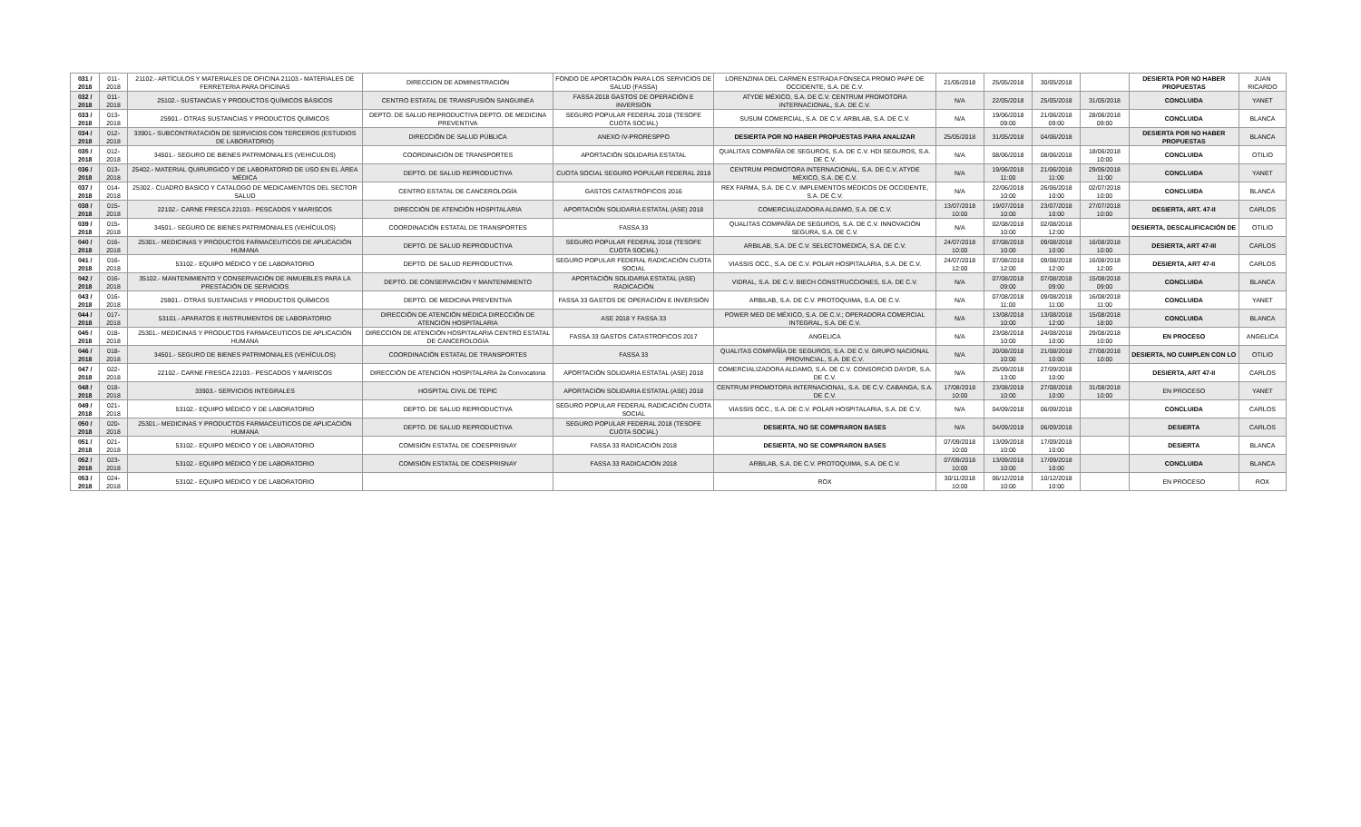| 031 / 2018 | 011-2018 | 21102.- ARTÍCULOS Y MATERIALES DE OFICINA 21103.- MATERIALES DE FERRETERIA PARA OFICINAS | DIRECCION DE ADMINISTRACIÓN | FONDO DE APORTACIÓN PARA LOS SERVICIOS DE SALUD (FASSA) | LORENZINIA DEL CARMEN ESTRADA FONSECA PROMO PAPE DE OCCIDENTE, S.A. DE C.V. | 21/05/2018 | 25/05/2018 | 30/05/2018 | | DESIERTA POR NO HABER PROPUESTAS | JUAN RICARDO |
| 032 / 2018 | 011-2018 | 25102.- SUSTANCIAS Y PRODUCTOS QUÍMICOS BÁSICOS | CENTRO ESTATAL DE TRANSFUSIÓN SANGUINEA | FASSA 2018 GASTOS DE OPERACIÓN E INVERSIÓN | ATYDE MÉXICO, S.A. DE C.V. CENTRUM PROMOTORA INTERNACIONAL, S.A. DE C.V. | N/A | 22/05/2018 | 25/05/2018 | 31/05/2018 | CONCLUIDA | YANET |
| 033 / 2018 | 013-2018 | 25901.- OTRAS SUSTANCIAS Y PRODUCTOS QUÍMICOS | DEPTO. DE SALUD REPRODUCTIVA DEPTO. DE MEDICINA PREVENTIVA | SEGURO POPULAR FEDERAL 2018 (TESOFE CUOTA SOCIAL) | SUSUM COMERCIAL, S.A. DE C.V. ARBILAB, S.A. DE C.V. | N/A | 19/06/2018 09:00 | 21/06/2018 09:00 | 28/06/2018 09:00 | CONCLUIDA | BLANCA |
| 034 / 2018 | 012-2018 | 33901.- SUBCONTRATACIÓN DE SERVICIOS CON TERCEROS (ESTUDIOS DE LABORATORIO) | DIRECCIÓN DE SALUD PÚBLICA | ANEXO IV-PRORESPPO | DESIERTA POR NO HABER PROPUESTAS PARA ANALIZAR | 25/05/2018 | 31/05/2018 | 04/06/2018 | | DESIERTA POR NO HABER PROPUESTAS | BLANCA |
| 035 / 2018 | 012-2018 | 34501.- SEGURO DE BIENES PATRIMONIALES (VEHICULOS) | COORDINACIÓN DE TRANSPORTES | APORTACIÓN SOLIDARIA ESTATAL | QUALITAS COMPAÑÍA DE SEGUROS, S.A. DE C.V. HDI SEGUROS, S.A. DE C.V. | N/A | 08/06/2018 | 08/06/2018 | 18/06/2018 10:00 | CONCLUIDA | OTILIO |
| 036 / 2018 | 013-2018 | 25402.- MATERIAL QUIRURGICO Y DE LABORATORIO DE USO EN EL ÁREA MÉDICA | DEPTO. DE SALUD REPRODUCTIVA | CUOTA SOCIAL SEGURO POPULAR FEDERAL 2018 | CENTRUM PROMOTORA INTERNACIONAL, S.A. DE C.V. ATYDE MÉXICO, S.A. DE C.V. | N/A | 19/06/2018 11:00 | 21/06/2018 11:00 | 29/06/2018 11:00 | CONCLUIDA | YANET |
| 037 / 2018 | 014-2018 | 25302.- CUADRO BASICO Y CATALOGO DE MEDICAMENTOS DEL SECTOR SALUD | CENTRO ESTATAL DE CANCEROLOGÍA | GASTOS CATASTRÓFICOS 2016 | REX FARMA, S.A. DE C.V. IMPLEMENTOS MÉDICOS DE OCCIDENTE, S.A. DE C.V. | N/A | 22/06/2018 10:00 | 26/06/2018 10:00 | 02/07/2018 10:00 | CONCLUIDA | BLANCA |
| 038 / 2018 | 015-2018 | 22102.- CARNE FRESCA 22103.- PESCADOS Y MARISCOS | DIRECCIÓN DE ATENCIÓN HOSPITALARIA | APORTACIÓN SOLIDARIA ESTATAL (ASE) 2018 | COMERCIALIZADORA ALDAMO, S.A. DE C.V. | 13/07/2018 10:00 | 19/07/2018 10:00 | 23/07/2018 10:00 | 27/07/2018 10:00 | DESIERTA, ART. 47-II | CARLOS |
| 039 / 2018 | 015-2018 | 34501.- SEGURO DE BIENES PATRIMONIALES (VEHÍCULOS) | COORDINACIÓN ESTATAL DE TRANSPORTES | FASSA 33 | QUALITAS COMPAÑÍA DE SEGUROS, S.A. DE C.V. INNOVACIÓN SEGURA, S.A. DE C.V. | N/A | 02/08/2018 10:00 | 02/08/2018 12:00 | | DESIERTA, DESCALIFICACIÓN DE | OTILIO |
| 040 / 2018 | 016-2018 | 25301.- MEDICINAS Y PRODUCTOS FARMACEUTICOS DE APLICACIÓN HUMANA | DEPTO. DE SALUD REPRODUCTIVA | SEGURO POPULAR FEDERAL 2018 (TESOFE CUOTA SOCIAL) | ARBILAB, S.A. DE C.V. SELECTOMÉDICA, S.A. DE C.V. | 24/07/2018 10:00 | 07/08/2018 10:00 | 09/08/2018 10:00 | 16/08/2018 10:00 | DESIERTA, ART 47-III | CARLOS |
| 041 / 2018 | 016-2018 | 53102.- EQUIPO MÉDICO Y DE LABORATORIO | DEPTO. DE SALUD REPRODUCTIVA | SEGURO POPULAR FEDERAL RADICACIÓN CUOTA SOCIAL | VIASSIS OCC., S.A. DE C.V. POLAR HOSPITALARIA, S.A. DE C.V. | 24/07/2018 12:00 | 07/08/2018 12:00 | 09/08/2018 12:00 | 16/08/2018 12:00 | DESIERTA, ART 47-II | CARLOS |
| 042 / 2018 | 016-2018 | 35102.- MANTENIMIENTO Y CONSERVACIÓN DE INMUEBLES PARA LA PRESTACIÓN DE SERVICIOS | DEPTO. DE CONSERVACIÓN Y MANTENIMIENTO | APORTACIÓN SOLIDARIA ESTATAL (ASE) RADICACIÓN | VIDRAL, S.A. DE C.V. BIECH CONSTRUCCIONES, S.A. DE C.V. | N/A | 07/08/2018 09:00 | 07/08/2018 09:00 | 15/08/2018 09:00 | CONCLUIDA | BLANCA |
| 043 / 2018 | 016-2018 | 25901.- OTRAS SUSTANCIAS Y PRODUCTOS QUÍMICOS | DEPTO. DE MEDICINA PREVENTIVA | FASSA 33 GASTOS DE OPERACIÓN E INVERSIÓN | ARBILAB, S.A. DE C.V. PROTOQUIMA, S.A. DE C.V. | N/A | 07/08/2018 11:00 | 09/08/2018 11:00 | 16/08/2018 11:00 | CONCLUIDA | YANET |
| 044 / 2018 | 017-2018 | 53101.- APARATOS E INSTRUMENTOS DE LABORATORIO | DIRECCIÓN DE ATENCIÓN MÉDICA DIRECCIÓN DE ATENCIÓN HOSPITALARIA | ASE 2018 Y FASSA 33 | POWER MED DE MÉXICO, S.A. DE C.V.; OPERADORA COMERCIAL INTEGRAL, S.A. DE C.V. | N/A | 13/08/2018 10:00 | 13/08/2018 12:00 | 15/08/2018 18:00 | CONCLUIDA | BLANCA |
| 045 / 2018 | 018-2018 | 25301.- MEDICINAS Y PRODUCTOS FARMACEUTICOS DE APLICACIÓN HUMANA | DIRECCIÓN DE ATENCIÓN HOSPITALARIA CENTRO ESTATAL DE CANCEROLOGÍA | FASSA 33 GASTOS CATASTROFICOS 2017 | ANGELICA | N/A | 23/08/2018 10:00 | 24/08/2018 10:00 | 29/08/2018 10:00 | EN PROCESO | ANGELICA |
| 046 / 2018 | 018-2018 | 34501.- SEGURO DE BIENES PATRIMONIALES (VEHÍCULOS) | COORDINACIÓN ESTATAL DE TRANSPORTES | FASSA 33 | QUALITAS COMPAÑÍA DE SEGUROS, S.A. DE C.V. GRUPO NACIONAL PROVINCIAL, S.A. DE C.V. | N/A | 20/08/2018 10:00 | 21/08/2018 10:00 | 27/08/2018 10:00 | DESIERTA, NO CUMPLEN CON LO | OTILIO |
| 047 / 2018 | 022-2018 | 22102.- CARNE FRESCA 22103.- PESCADOS Y MARISCOS | DIRECCIÓN DE ATENCIÓN HOSPITALARIA 2a Convocatoria | APORTACIÓN SOLIDARIA ESTATAL (ASE) 2018 | COMERCIALIZADORA ALDAMO, S.A. DE C.V. CONSORCIO DAYDR, S.A. DE C.V. | N/A | 25/09/2018 13:00 | 27/09/2018 10:00 | | DESIERTA, ART 47-II | CARLOS |
| 048 / 2018 | 018-2018 | 33903.- SERVICIOS INTEGRALES | HOSPITAL CIVIL DE TEPIC | APORTACIÓN SOLIDARIA ESTATAL (ASE) 2018 | CENTRUM PROMOTORA INTERNACIONAL, S.A. DE C.V. CABANGA, S.A. DE C.V. | 17/08/2018 10:00 | 23/08/2018 10:00 | 27/08/2018 10:00 | 31/08/2018 10:00 | EN PROCESO | YANET |
| 049 / 2018 | 021-2018 | 53102.- EQUIPO MÉDICO Y DE LABORATORIO | DEPTO. DE SALUD REPRODUCTIVA | SEGURO POPULAR FEDERAL RADICACIÓN CUOTA SOCIAL | VIASSIS OCC., S.A. DE C.V. POLAR HOSPITALARIA, S.A. DE C.V. | N/A | 04/09/2018 | 06/09/2018 | | CONCLUIDA | CARLOS |
| 050 / 2018 | 020-2018 | 25301.- MEDICINAS Y PRODUCTOS FARMACEUTICOS DE APLICACIÓN HUMANA | DEPTO. DE SALUD REPRODUCTIVA | SEGURO POPULAR FEDERAL 2018 (TESOFE CUOTA SOCIAL) | DESIERTA, NO SE COMPRARON BASES | N/A | 04/09/2018 | 06/09/2018 | | DESIERTA | CARLOS |
| 051 / 2018 | 021-2018 | 53102.- EQUIPO MÉDICO Y DE LABORATORIO | COMISIÓN ESTATAL DE COESPRISNAY | FASSA 33 RADICACIÓN 2018 | DESIERTA, NO SE COMPRARON BASES | 07/09/2018 10:00 | 13/09/2018 10:00 | 17/09/2018 10:00 | | DESIERTA | BLANCA |
| 052 / 2018 | 023-2018 | 53102.- EQUIPO MÉDICO Y DE LABORATORIO | COMISIÓN ESTATAL DE COESPRISNAY | FASSA 33 RADICACIÓN 2018 | ARBILAB, S.A. DE C.V. PROTOQUIMA, S.A. DE C.V. | 07/09/2018 10:00 | 13/09/2018 10:00 | 17/09/2018 10:00 | | CONCLUIDA | BLANCA |
| 053 / 2018 | 024-2018 | 53102.- EQUIPO MÉDICO Y DE LABORATORIO | | | ROX | 30/11/2018 10:00 | 06/12/2018 10:00 | 10/12/2018 10:00 | | EN PROCESO | ROX |